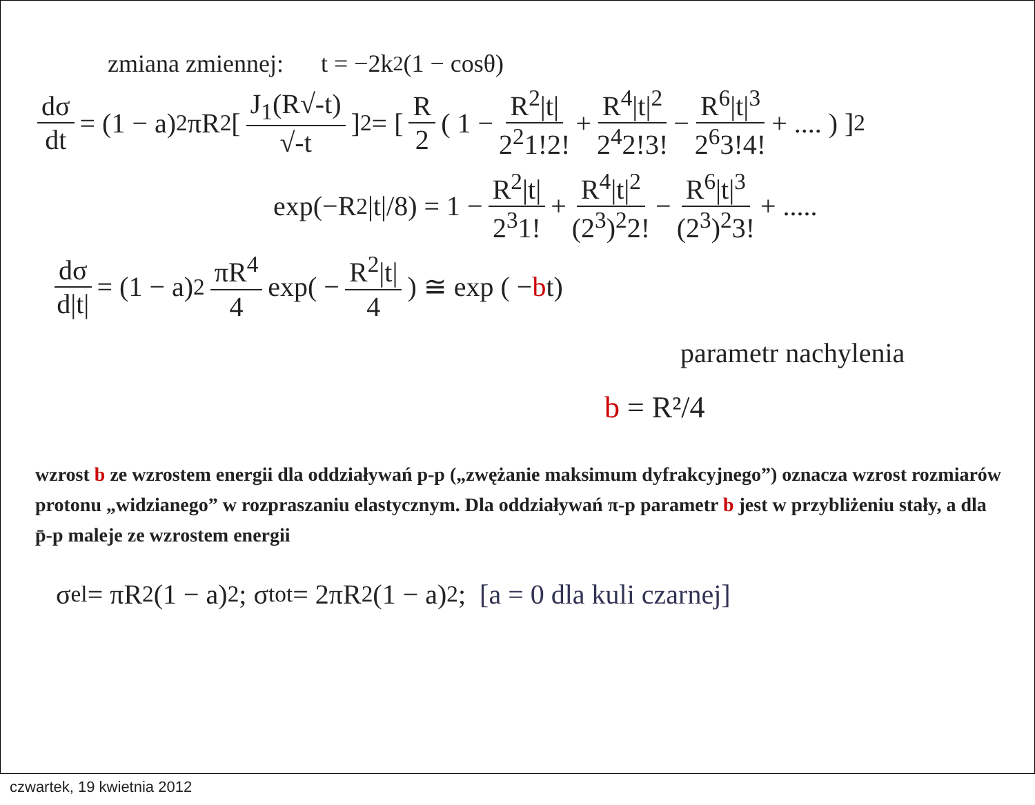zmiana zmiennej: t = −2k<sup>2</sup>(1 − cosθ)
dσ dt = (1 − a)<sup>2</sup>πR<sup>2</sup> [ J<sub>1</sub>(R√-t) √-t ]<sup>2</sup> = [ R 2 ( 1 − R<sup>2</sup>|t| 2<sup>2</sup>1!2! + R<sup>4</sup>|t|<sup>2</sup> 2<sup>4</sup>2!3! − R<sup>6</sup>|t|<sup>3</sup> 2<sup>6</sup>3!4! + .... ) ]<sup>2</sup>
exp(−R<sup>2</sup>|t|/8) = 1 − R<sup>2</sup>|t| 2<sup>3</sup>1! + R<sup>4</sup>|t|<sup>2</sup> (2<sup>3</sup>)<sup>2</sup>2! − R<sup>6</sup>|t|<sup>3</sup> (2<sup>3</sup>)<sup>2</sup>3! + .....
dσ d|t| = (1 − a)<sup>2</sup> πR<sup>4</sup> 4 exp( − R<sup>2</sup>|t| 4) ≅ exp ( − b t)
parametr nachylenia
b = R²/4
wzrost b ze wzrostem energii dla oddziaływań p-p („zwężanie maksimum dyfrakcyjnego”) oznacza wzrost rozmiarów protonu „widzianego” w rozpraszaniu elastycznym. Dla oddziaływań π-p parametr b jest w przybliżeniu stały, a dla p̄-p maleje ze wzrostem energii
σ<sub>el</sub> = πR<sup>2</sup> (1 − a)<sup>2</sup>; σ<sub>tot</sub> = 2πR<sup>2</sup> (1 − a)<sup>2</sup>; [a = 0 dla kuli czarnej]
czwartek, 19 kwietnia 2012